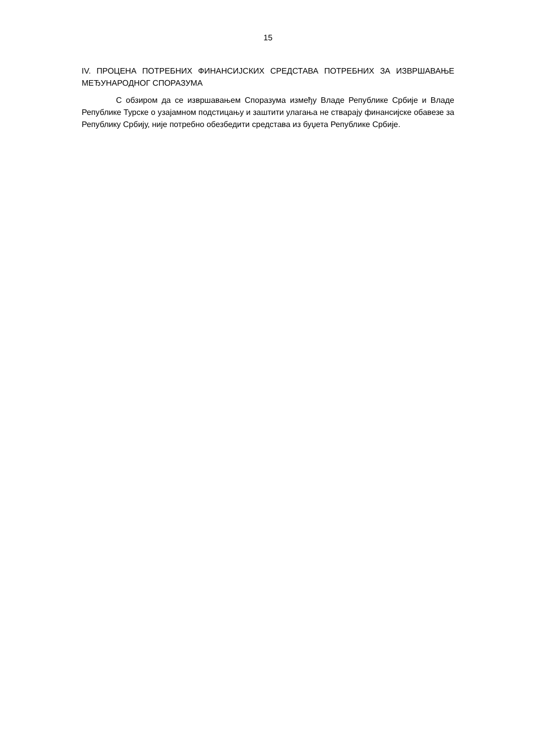15
IV. ПРОЦЕНА ПОТРЕБНИХ ФИНАНСИЈСКИХ СРЕДСТАВА ПОТРЕБНИХ ЗА ИЗВРШАВАЊЕ МЕЂУНАРОДНОГ СПОРАЗУМА
С обзиром да се извршавањем Споразума између Владе Републике Србије и Владе Републике Турске о узајамном подстицању и заштити улагања не стварају финансијске обавезе за Републику Србију, није потребно обезбедити средстава из буџета Републике Србије.